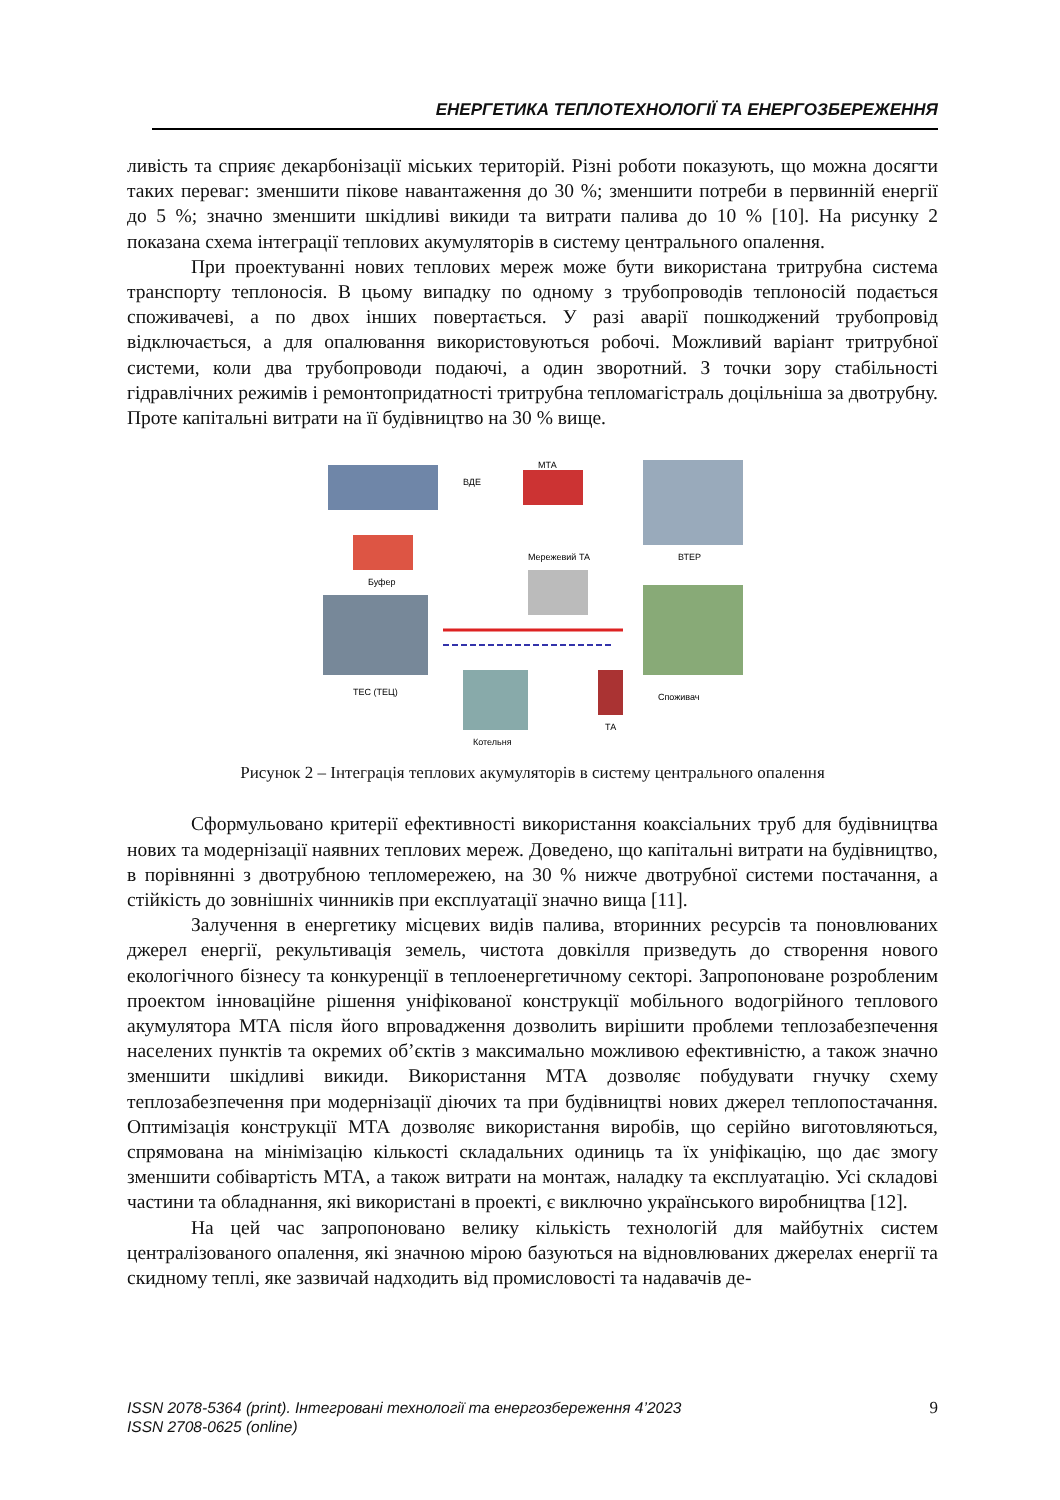ЕНЕРГЕТИКА ТЕПЛОТЕХНОЛОГІЇ ТА ЕНЕРГОЗБЕРЕЖЕННЯ
ливість та сприяє декарбонізації міських територій. Різні роботи показують, що можна досягти таких переваг: зменшити пікове навантаження до 30 %; зменшити потреби в первинній енергії до 5 %; значно зменшити шкідливі викиди та витрати палива до 10 % [10]. На рисунку 2 показана схема інтеграції теплових акумуляторів в систему центрального опалення.
При проектуванні нових теплових мереж може бути використана тритрубна система транспорту теплоносія. В цьому випадку по одному з трубопроводів теплоносій подається споживачеві, а по двох інших повертається. У разі аварії пошкоджений трубопровід відключається, а для опалювання використовуються робочі. Можливий варіант тритрубної системи, коли два трубопроводи подаючі, а один зворотний. З точки зору стабільності гідравлічних режимів і ремонтопридатності тритрубна тепломагістраль доцільніша за двотрубну. Проте капітальні витрати на її будівництво на 30 % вище.
ВДЕ
МТА
ВТЕР
Буфер
Мережевий ТА
ТЕС (ТЕЦ)
Споживач
Котельня
ТА
Рисунок 2 – Інтеграція теплових акумуляторів в систему центрального опалення
Сформульовано критерії ефективності використання коаксіальних труб для будівництва нових та модернізації наявних теплових мереж. Доведено, що капітальні витрати на будівництво, в порівнянні з двотрубною тепломережею, на 30 % нижче двотрубної системи постачання, а стійкість до зовнішніх чинників при експлуатації значно вища [11].
Залучення в енергетику місцевих видів палива, вторинних ресурсів та поновлюваних джерел енергії, рекультивація земель, чистота довкілля призведуть до створення нового екологічного бізнесу та конкуренції в теплоенергетичному секторі. Запропоноване розробленим проектом інноваційне рішення уніфікованої конструкції мобільного водогрійного теплового акумулятора МТА після його впровадження дозволить вирішити проблеми теплозабезпечення населених пунктів та окремих об’єктів з максимально можливою ефективністю, а також значно зменшити шкідливі викиди. Використання МТА дозволяє побудувати гнучку схему теплозабезпечення при модернізації діючих та при будівництві нових джерел теплопостачання. Оптимізація конструкції МТА дозволяє використання виробів, що серійно виготовляються, спрямована на мінімізацію кількості складальних одиниць та їх уніфікацію, що дає змогу зменшити собівартість МТА, а також витрати на монтаж, наладку та експлуатацію. Усі складові частини та обладнання, які використані в проекті, є виключно українського виробництва [12].
На цей час запропоновано велику кількість технологій для майбутніх систем централізованого опалення, які значною мірою базуються на відновлюваних джерелах енергії та скидному теплі, яке зазвичай надходить від промисловості та надавачів де-
ISSN 2078-5364 (print). Інтегровані технології та енергозбереження 4’2023
ISSN 2708-0625 (online)
9